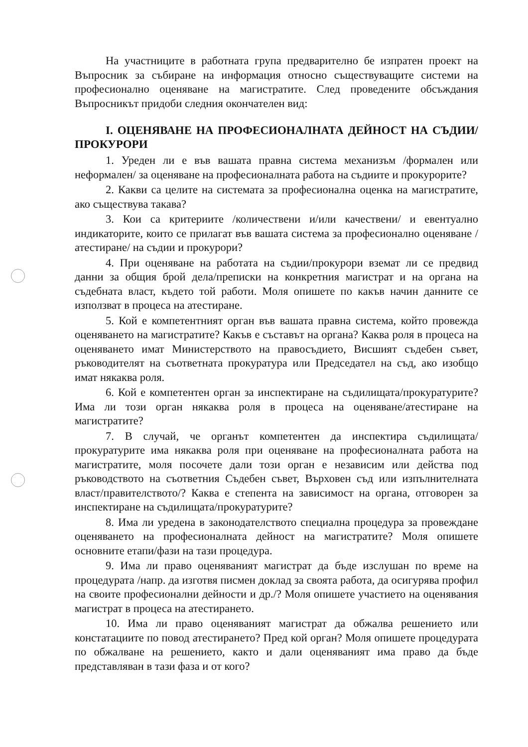На участниците в работната група предварително бе изпратен проект на Въпросник за събиране на информация относно съществуващите системи на професионално оценяване на магистратите. След проведените обсъждания Въпросникът придоби следния окончателен вид:
I. ОЦЕНЯВАНЕ НА ПРОФЕСИОНАЛНАТА ДЕЙНОСТ НА СЪДИИ/ ПРОКУРОРИ
1. Уреден ли е във вашата правна система механизъм /формален или неформален/ за оценяване на професионалната работа на съдиите и прокурорите?
2. Какви са целите на системата за професионална оценка на магистратите, ако съществува такава?
3. Кои са критериите /количествени и/или качествени/ и евентуално индикаторите, които се прилагат във вашата система за професионално оценяване /атестиране/ на съдии и прокурори?
4. При оценяване на работата на съдии/прокурори вземат ли се предвид данни за общия брой дела/преписки на конкретния магистрат и на органа на съдебната власт, където той работи. Моля опишете по какъв начин данните се използват в процеса на атестиране.
5. Кой е компетентният орган във вашата правна система, който провежда оценяването на магистратите? Какъв е съставът на органа? Каква роля в процеса на оценяването имат Министерството на правосъдието, Висшият съдебен съвет, ръководителят на съответната прокуратура или Председател на съд, ако изобщо имат някаква роля.
6. Кой е компетентен орган за инспектиране на съдилищата/прокуратурите? Има ли този орган някаква роля в процеса на оценяване/атестиране на магистратите?
7. В случай, че органът компетентен да инспектира съдилищата/прокуратурите има някаква роля при оценяване на професионалната работа на магистратите, моля посочете дали този орган е независим или действа под ръководството на съответния Съдебен съвет, Върховен съд или изпълнителната власт/правителството/? Каква е степента на зависимост на органа, отговорен за инспектиране на съдилищата/прокуратурите?
8. Има ли уредена в законодателството специална процедура за провеждане оценяването на професионалната дейност на магистратите? Моля опишете основните етапи/фази на тази процедура.
9. Има ли право оценяваният магистрат да бъде изслушан по време на процедурата /напр. да изготвя писмен доклад за своята работа, да осигурява профил на своите професионални дейности и др./? Моля опишете участието на оценявания магистрат в процеса на атестирането.
10. Има ли право оценяваният магистрат да обжалва решението или констатациите по повод атестирането? Пред кой орган? Моля опишете процедурата по обжалване на решението, както и дали оценяваният има право да бъде представляван в тази фаза и от кого?